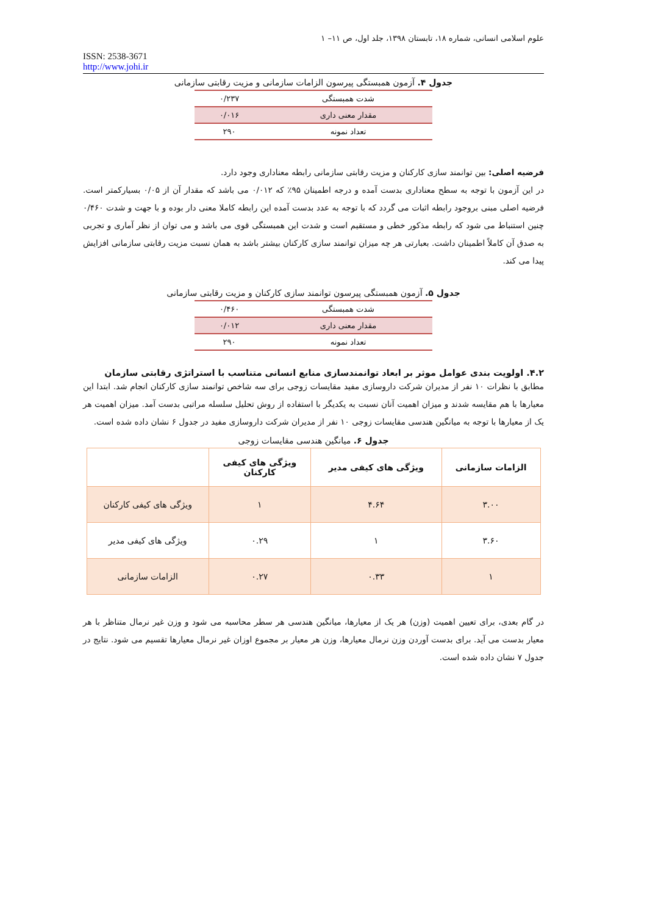علوم اسلامی انسانی، شماره ۱۸، تابستان ۱۳۹۸، جلد اول، ص ۱۱– ۱
ISSN: 2538-3671
http://www.johi.ir
جدول ۴. آزمون همبستگی پیرسون الزامات سازمانی و مزیت رقابتی سازمانی
| شدت همبستگی | ۰/۲۳۷ |
| مقدار معنی داری | ۰/۰۱۶ |
| تعداد نمونه | ۲۹۰ |
فرضیه اصلی: بین توانمند سازی کارکنان و مزیت رقابتی سازمانی رابطه معناداری وجود دارد.
در این آزمون با توجه به سطح معناداری بدست آمده و درجه اطمینان ۹۵٪ که ۰/۰۱۲ می باشد که مقدار آن از ۰/۰۵ بسیارکمتر است. فرضیه اصلی مبنی بروجود رابطه اثبات می گردد که با توجه به عدد بدست آمده این رابطه کاملا معنی دار بوده و با جهت و شدت ۰/۴۶۰ چنین استنباط می شود که رابطه مذکور خطی و مستقیم است و شدت این همبستگی قوی می باشد و می توان از نظر آماری و تجربی به صدق آن کاملاً اطمینان داشت. بعبارتی هر چه میزان توانمند سازی کارکنان بیشتر باشد به همان نسبت مزیت رقابتی سازمانی افزایش پیدا می کند.
جدول ۵. آزمون همبستگی پیرسون توانمند سازی کارکنان و مزیت رقابتی سازمانی
| شدت همبستگی | ۰/۴۶۰ |
| مقدار معنی داری | ۰/۰۱۲ |
| تعداد نمونه | ۲۹۰ |
۴.۲. اولویت بندی عوامل موثر بر ابعاد توانمندسازی منابع انسانی متناسب با استراتژی رقابتی سازمان
مطابق با نظرات ۱۰ نفر از مدیران شرکت داروسازی مفید مقایسات زوجی برای سه شاخص توانمند سازی کارکنان انجام شد. ابتدا این معیارها با هم مقایسه شدند و میزان اهمیت آنان نسبت به یکدیگر با استفاده از روش تحلیل سلسله مراتبی بدست آمد. میزان اهمیت هر یک از معیارها با توجه به میانگین هندسی مقایسات زوجی ۱۰ نفر از مدیران شرکت داروسازی مفید در جدول ۶ نشان داده شده است.
جدول ۶. میانگین هندسی مقایسات زوجی
| الزامات سازمانی | ویژگی های کیفی مدیر | ویژگی های کیفی کارکنان | |
| --- | --- | --- | --- |
| ۳.۰۰ | ۴.۶۴ | ۱ | ویژگی های کیفی کارکنان |
| ۳.۶۰ | ۱ | ۰.۲۹ | ویژگی های کیفی مدیر |
| ۱ | ۰.۳۳ | ۰.۲۷ | الزامات سازمانی |
در گام بعدی، برای تعیین اهمیت (وزن) هر یک از معیارها، میانگین هندسی هر سطر محاسبه می شود و وزن غیر نرمال متناظر با هر معیار بدست می آید. برای بدست آوردن وزن نرمال معیارها، وزن هر معیار بر مجموع اوزان غیر نرمال معیارها تقسیم می شود. نتایج در جدول ۷ نشان داده شده است.